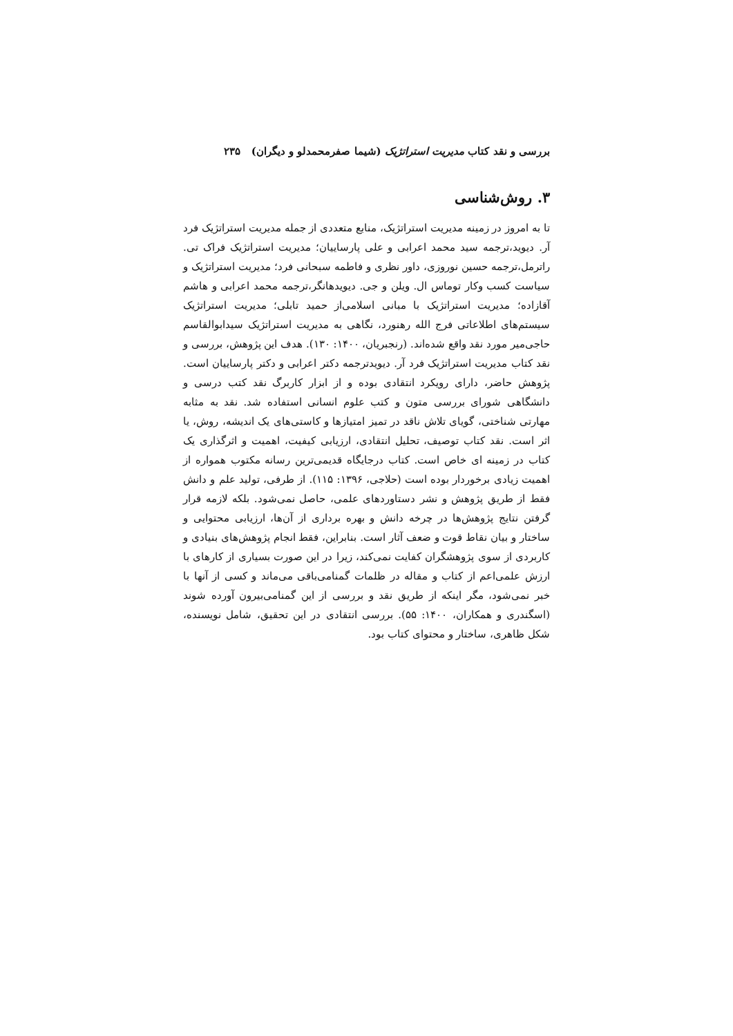بررسی و نقد کتاب مدیریت استراتژیک (شیما صفرمحمدلو و دیگران) ۲۳۵
۳. روش‌شناسی
تا به امروز در زمینه مدیریت استراتژیک، منابع متعددی از جمله مدیریت استراتژیک فرد آر. دیوید،ترجمه سید محمد اعرابی و علی پارساییان؛ مدیریت استراتژیک فراک تی. راترمل،ترجمه حسین نوروزی، داور نظری و فاطمه سبحانی فرد؛ مدیریت استراتژیک و سیاست کسب وکار توماس ال. ویلن و جی. دیویدهانگر،ترجمه محمد اعرابی و هاشم آقازاده؛ مدیریت استراتژیک با مبانی اسلامی‌از حمید تابلی؛ مدیریت استراتژیک سیستم‌های اطلاعاتی فرج الله رهنورد، نگاهی به مدیریت استراتژیک سیدابوالقاسم حاجی‌میر مورد نقد واقع شده‌اند. (رنجبریان، ۱۴۰۰: ۱۳۰). هدف این پژوهش، بررسی و نقد کتاب مدیریت استراتژیک فرد آر. دیویدترجمه دکتر اعرابی و دکتر پارساییان است. پژوهش حاضر، دارای رویکرد انتقادی بوده و از ابزار کاربرگ نقد کتب درسی و دانشگاهی شورای بررسی متون و کتب علوم انسانی استفاده شد. نقد به مثابه مهارتی شناختی، گویای تلاش ناقد در تمیز امتیازها و کاستی‌های یک اندیشه، روش، یا اثر است. نقد کتاب توصیف، تحلیل انتقادی، ارزیابی کیفیت، اهمیت و اثرگذاری یک کتاب در زمینه ای خاص است. کتاب درجایگاه قدیمی‌ترین رسانه مکتوب همواره از اهمیت زیادی برخوردار بوده است (حلاجی، ۱۳۹۶: ۱۱۵). از طرفی، تولید علم و دانش فقط از طریق پژوهش و نشر دستاوردهای علمی، حاصل نمی‌شود. بلکه لازمه قرار گرفتن نتایج پژوهش‌ها در چرخه دانش و بهره برداری از آن‌ها، ارزیابی محتوایی و ساختار و بیان نقاط قوت و ضعف آثار است. بنابراین، فقط انجام پژوهش‌های بنیادی و کاربردی از سوی پژوهشگران کفایت نمی‌کند، زیرا در این صورت بسیاری از کارهای با ارزش علمی‌اعم از کتاب و مقاله در ظلمات گمنامی‌باقی می‌ماند و کسی از آنها با خبر نمی‌شود، مگر اینکه از طریق نقد و بررسی از این گمنامی‌بیرون آورده شوند (اسگندری و همکاران، ۱۴۰۰: ۵۵). بررسی انتقادی در این تحقیق، شامل نویسنده، شکل ظاهری، ساختار و محتوای کتاب بود.